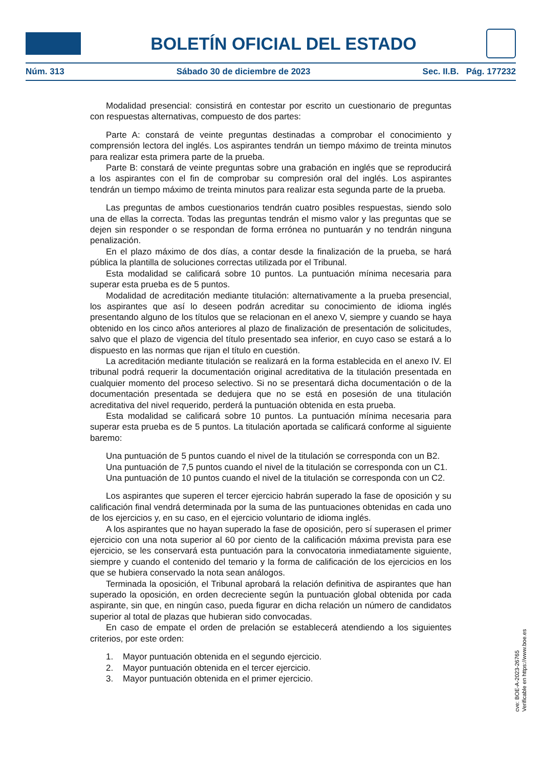BOLETÍN OFICIAL DEL ESTADO
Núm. 313 Sábado 30 de diciembre de 2023 Sec. II.B. Pág. 177232
Modalidad presencial: consistirá en contestar por escrito un cuestionario de preguntas con respuestas alternativas, compuesto de dos partes:
Parte A: constará de veinte preguntas destinadas a comprobar el conocimiento y comprensión lectora del inglés. Los aspirantes tendrán un tiempo máximo de treinta minutos para realizar esta primera parte de la prueba.
Parte B: constará de veinte preguntas sobre una grabación en inglés que se reproducirá a los aspirantes con el fin de comprobar su compresión oral del inglés. Los aspirantes tendrán un tiempo máximo de treinta minutos para realizar esta segunda parte de la prueba.
Las preguntas de ambos cuestionarios tendrán cuatro posibles respuestas, siendo solo una de ellas la correcta. Todas las preguntas tendrán el mismo valor y las preguntas que se dejen sin responder o se respondan de forma errónea no puntuarán y no tendrán ninguna penalización.
En el plazo máximo de dos días, a contar desde la finalización de la prueba, se hará pública la plantilla de soluciones correctas utilizada por el Tribunal.
Esta modalidad se calificará sobre 10 puntos. La puntuación mínima necesaria para superar esta prueba es de 5 puntos.
Modalidad de acreditación mediante titulación: alternativamente a la prueba presencial, los aspirantes que así lo deseen podrán acreditar su conocimiento de idioma inglés presentando alguno de los títulos que se relacionan en el anexo V, siempre y cuando se haya obtenido en los cinco años anteriores al plazo de finalización de presentación de solicitudes, salvo que el plazo de vigencia del título presentado sea inferior, en cuyo caso se estará a lo dispuesto en las normas que rijan el título en cuestión.
La acreditación mediante titulación se realizará en la forma establecida en el anexo IV. El tribunal podrá requerir la documentación original acreditativa de la titulación presentada en cualquier momento del proceso selectivo. Si no se presentará dicha documentación o de la documentación presentada se dedujera que no se está en posesión de una titulación acreditativa del nivel requerido, perderá la puntuación obtenida en esta prueba.
Esta modalidad se calificará sobre 10 puntos. La puntuación mínima necesaria para superar esta prueba es de 5 puntos. La titulación aportada se calificará conforme al siguiente baremo:
Una puntuación de 5 puntos cuando el nivel de la titulación se corresponda con un B2.
Una puntuación de 7,5 puntos cuando el nivel de la titulación se corresponda con un C1.
Una puntuación de 10 puntos cuando el nivel de la titulación se corresponda con un C2.
Los aspirantes que superen el tercer ejercicio habrán superado la fase de oposición y su calificación final vendrá determinada por la suma de las puntuaciones obtenidas en cada uno de los ejercicios y, en su caso, en el ejercicio voluntario de idioma inglés.
A los aspirantes que no hayan superado la fase de oposición, pero sí superasen el primer ejercicio con una nota superior al 60 por ciento de la calificación máxima prevista para ese ejercicio, se les conservará esta puntuación para la convocatoria inmediatamente siguiente, siempre y cuando el contenido del temario y la forma de calificación de los ejercicios en los que se hubiera conservado la nota sean análogos.
Terminada la oposición, el Tribunal aprobará la relación definitiva de aspirantes que han superado la oposición, en orden decreciente según la puntuación global obtenida por cada aspirante, sin que, en ningún caso, pueda figurar en dicha relación un número de candidatos superior al total de plazas que hubieran sido convocadas.
En caso de empate el orden de prelación se establecerá atendiendo a los siguientes criterios, por este orden:
1. Mayor puntuación obtenida en el segundo ejercicio.
2. Mayor puntuación obtenida en el tercer ejercicio.
3. Mayor puntuación obtenida en el primer ejercicio.
cve: BOE-A-2023-26765
Verificable en https://www.boe.es